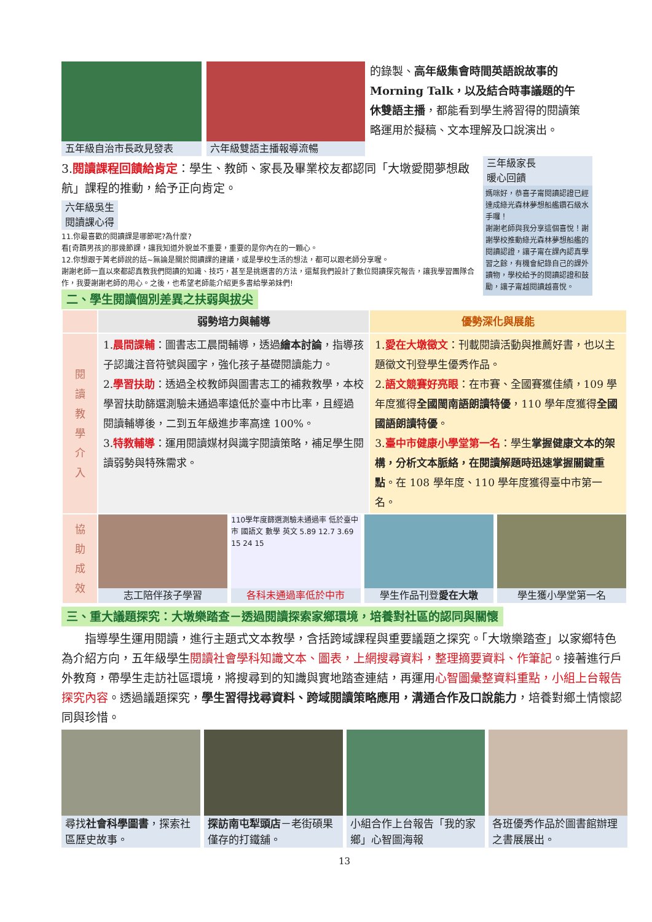五年級自治市長政見發表 六年級雙語主播報導流暢
的錄製、高年級集會時間英語說故事的 Morning Talk，以及結合時事議題的午休雙語主播，都能看到學生將習得的閱讀策略運用於擬稿、文本理解及口說演出。
3.閱讀課程回饋給肯定：學生、教師、家長及畢業校友都認同「大墩愛閱夢想啟航」課程的推動，給予正向肯定。
六年級吳生
閱讀課心得
11.你最喜歡的閱讀課是哪節呢?為什麼?
看[奇蹟男孩]的那幾節課，讓我知道外貌並不重要，重要的是你內在的一顆心。
12.你想跟于菁老師說的話~無論是關於閱讀課的建議，或是學校生活的想法，都可以跟老師分享喔。
謝謝老師一直以來都認真教我們閱讀的知識、技巧，甚至是挑選書的方法，還幫我們設計了數位閱讀探究報告，讓我學習團隊合作，我要謝謝老師的用心。之後，也希望老師能介紹更多書給學弟妹們!
二、學生閱讀個別差異之扶弱與拔尖
三年級家長
暖心回饋
媽咪好，恭喜子甯閱讀認證已經達成綠光森林夢想船艦鑽石級水手囉！
謝謝老師與我分享這個喜悅！謝謝學校推動綠光森林夢想船艦的閱讀認證，讓子甯在課內認真學習之餘，有機會紀錄自己的課外讀物，學校給予的閱讀認證和鼓勵，讓子甯越閱讀越喜悅。
| | 弱勢培力與輔導 | 優勢深化與展能 |
| --- | --- | --- |
| 閱 讀 教 學 介 入 | 1. 晨間課輔 ：圖書志工晨間輔導，透過 繪本討論 ，指導孩子認識注音符號與國字，強化孩子基礎閱讀能力。 2. 學習扶助 ：透過全校教師與圖書志工的補救教學，本校學習扶助篩選測驗未通過率遠低於臺中市比率，且經過閱讀輔導後，二到五年級進步率高達 100%。 3. 特教輔導 ：運用閱讀媒材與識字閱讀策略，補足學生閱讀弱勢與特殊需求。 | 1. 愛在大墩徵文 ：刊載閱讀活動與推薦好書，也以主題徵文刊登學生優秀作品。 2. 語文競賽好亮眼 ：在市賽、全國賽獲佳績，109 學年度獲得 全國閩南語朗讀特優 ，110 學年度獲得 全國國語朗讀特優 。 3. 臺中市健康小學堂第一名 ：學生 掌握健康文本的架構，分析文本脈絡，在閱讀解題時迅速掌握關鍵重點 。在 108 學年度、110 學年度獲得臺中市第一名。 |
| 協 助 成 效 | 志工陪伴孩子學習 110學年度篩選測驗未通過率 低於臺中市 國語文 數學 英文 5.89 12.7 3.69 15 24 15 各科未通過率低於中市 學生作品刊登 愛在大墩 學生獲小學堂第一名 | |
三、重大議題探究：大墩樂踏查－透過閱讀探索家鄉環境，培養對社區的認同與關懷
指導學生運用閱讀，進行主題式文本教學，含括跨域課程與重要議題之探究。「大墩樂踏查」以家鄉特色為介紹方向，五年級學生閱讀社會學科知識文本、圖表，上網搜尋資料，整理摘要資料、作筆記。接著進行戶外教育，帶學生走訪社區環境，將搜尋到的知識與實地踏查連結，再運用心智圖彙整資料重點，小組上台報告探究內容。透過議題探究，學生習得找尋資料、跨域閱讀策略應用，溝通合作及口說能力，培養對鄉土情懷認同與珍惜。
尋找社會科學圖書，探索社區歷史故事。 探訪南屯犁頭店－老街碩果僅存的打鐵舖。
小組合作上台報告「我的家鄉」心智圖海報
各班優秀作品於圖書館辦理之書展展出。
13